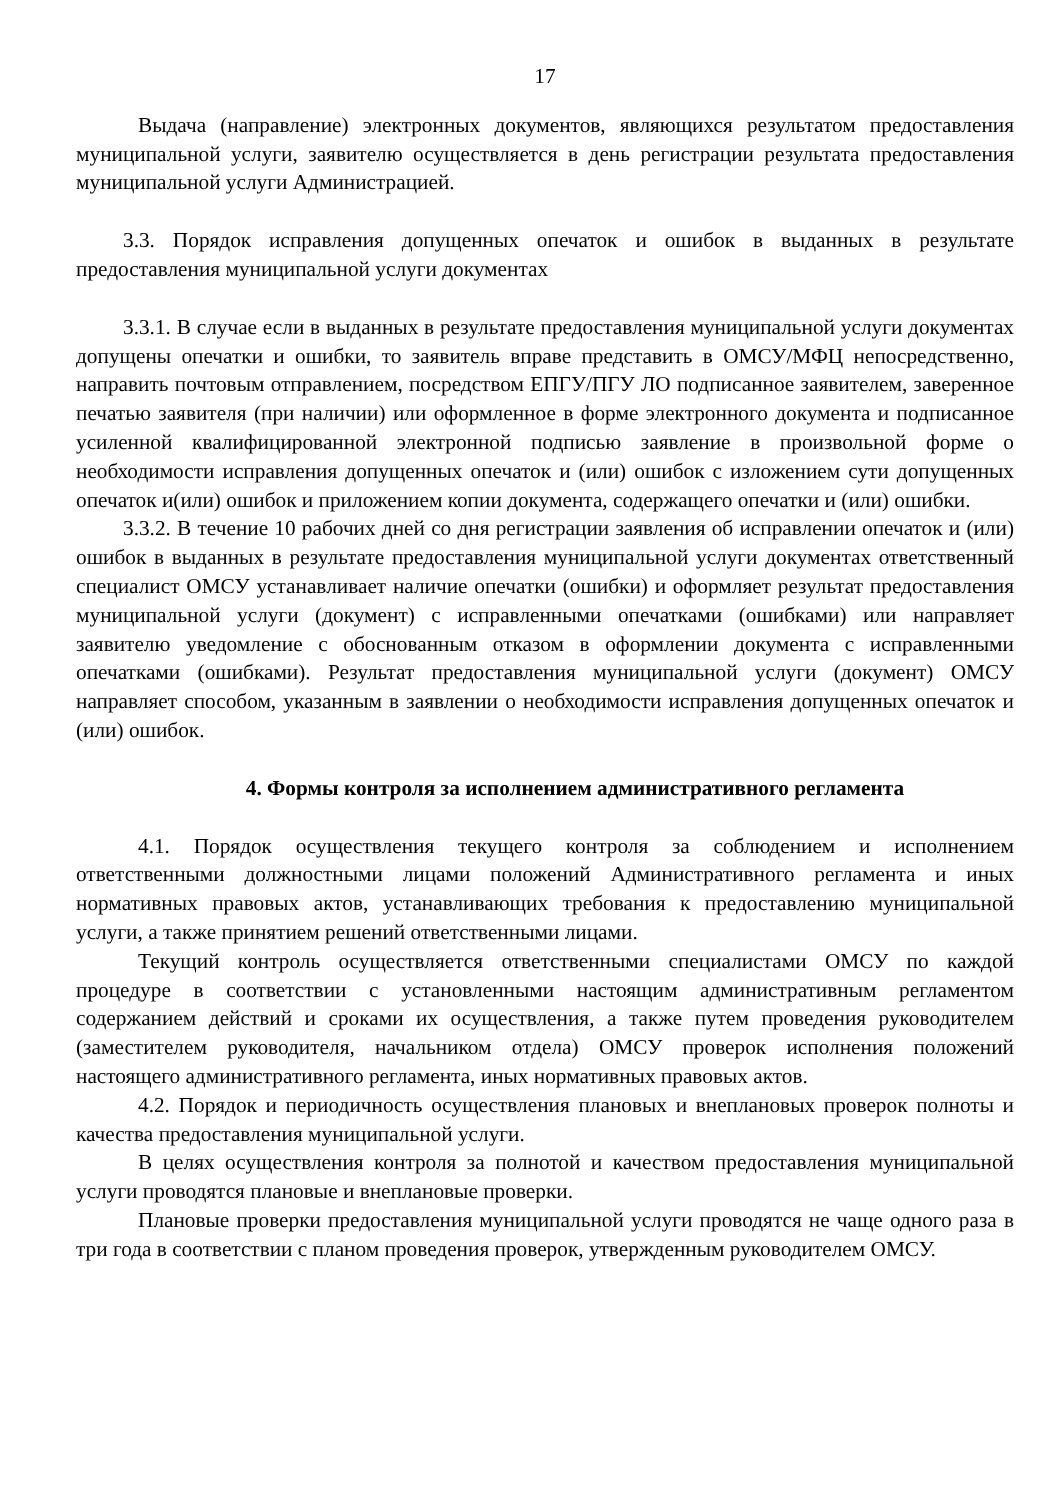17
Выдача (направление) электронных документов, являющихся результатом предоставления муниципальной услуги, заявителю осуществляется в день регистрации результата предоставления муниципальной услуги Администрацией.
3.3. Порядок исправления допущенных опечаток и ошибок в выданных в результате предоставления муниципальной услуги документах
3.3.1. В случае если в выданных в результате предоставления муниципальной услуги документах допущены опечатки и ошибки, то заявитель вправе представить в ОМСУ/МФЦ непосредственно, направить почтовым отправлением, посредством ЕПГУ/ПГУ ЛО подписанное заявителем, заверенное печатью заявителя (при наличии) или оформленное в форме электронного документа и подписанное усиленной квалифицированной электронной подписью заявление в произвольной форме о необходимости исправления допущенных опечаток и (или) ошибок с изложением сути допущенных опечаток и(или) ошибок и приложением копии документа, содержащего опечатки и (или) ошибки.
3.3.2. В течение 10 рабочих дней со дня регистрации заявления об исправлении опечаток и (или) ошибок в выданных в результате предоставления муниципальной услуги документах ответственный специалист ОМСУ устанавливает наличие опечатки (ошибки) и оформляет результат предоставления муниципальной услуги (документ) с исправленными опечатками (ошибками) или направляет заявителю уведомление с обоснованным отказом в оформлении документа с исправленными опечатками (ошибками). Результат предоставления муниципальной услуги (документ) ОМСУ направляет способом, указанным в заявлении о необходимости исправления допущенных опечаток и (или) ошибок.
4. Формы контроля за исполнением административного регламента
4.1. Порядок осуществления текущего контроля за соблюдением и исполнением ответственными должностными лицами положений Административного регламента и иных нормативных правовых актов, устанавливающих требования к предоставлению муниципальной услуги, а также принятием решений ответственными лицами.
Текущий контроль осуществляется ответственными специалистами ОМСУ по каждой процедуре в соответствии с установленными настоящим административным регламентом содержанием действий и сроками их осуществления, а также путем проведения руководителем (заместителем руководителя, начальником отдела) ОМСУ проверок исполнения положений настоящего административного регламента, иных нормативных правовых актов.
4.2. Порядок и периодичность осуществления плановых и внеплановых проверок полноты и качества предоставления муниципальной услуги.
В целях осуществления контроля за полнотой и качеством предоставления муниципальной услуги проводятся плановые и внеплановые проверки.
Плановые проверки предоставления муниципальной услуги проводятся не чаще одного раза в три года в соответствии с планом проведения проверок, утвержденным руководителем ОМСУ.